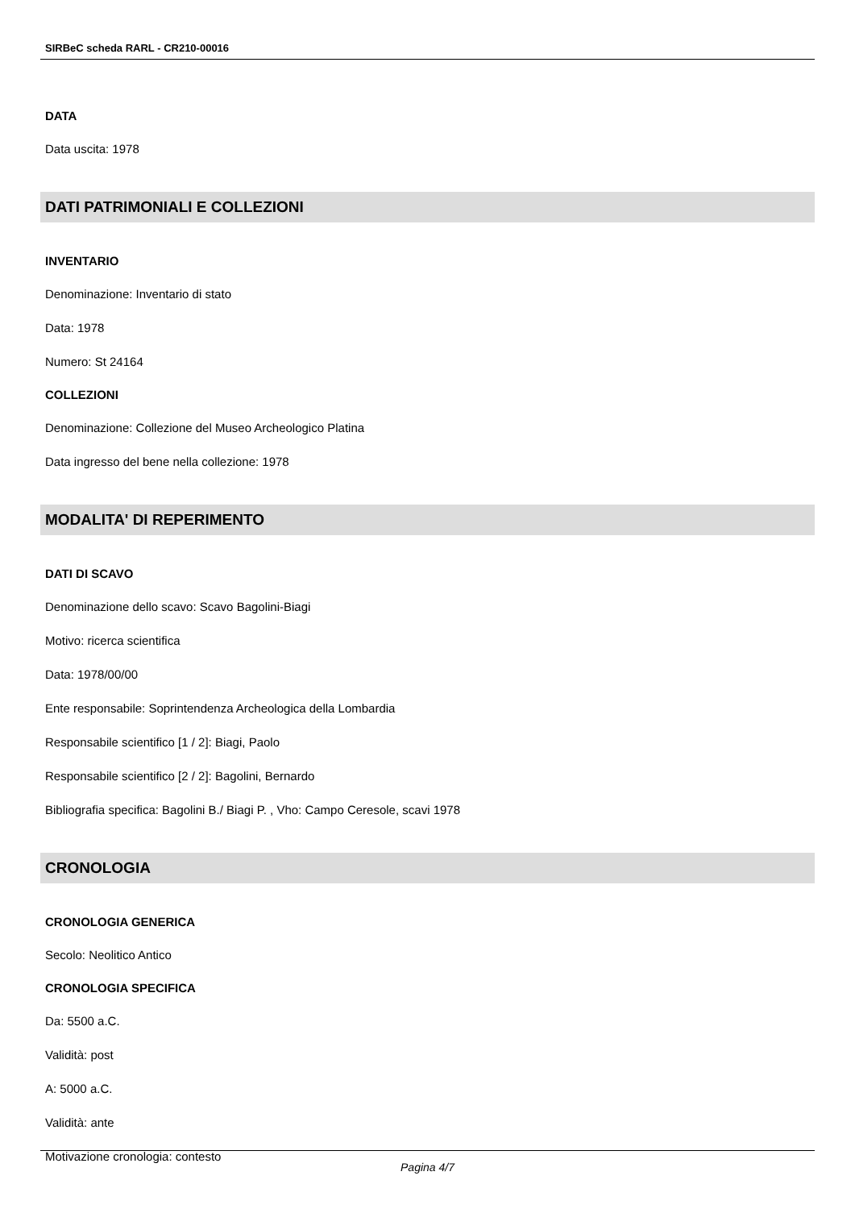SIRBeC scheda RARL - CR210-00016
DATA
Data uscita: 1978
DATI PATRIMONIALI E COLLEZIONI
INVENTARIO
Denominazione: Inventario di stato
Data: 1978
Numero: St 24164
COLLEZIONI
Denominazione: Collezione del Museo Archeologico Platina
Data ingresso del bene nella collezione: 1978
MODALITA' DI REPERIMENTO
DATI DI SCAVO
Denominazione dello scavo: Scavo Bagolini-Biagi
Motivo: ricerca scientifica
Data: 1978/00/00
Ente responsabile: Soprintendenza Archeologica della Lombardia
Responsabile scientifico [1 / 2]: Biagi, Paolo
Responsabile scientifico [2 / 2]: Bagolini, Bernardo
Bibliografia specifica: Bagolini B./ Biagi P. , Vho: Campo Ceresole, scavi 1978
CRONOLOGIA
CRONOLOGIA GENERICA
Secolo: Neolitico Antico
CRONOLOGIA SPECIFICA
Da: 5500 a.C.
Validità: post
A: 5000 a.C.
Validità: ante
Motivazione cronologia: contesto
Pagina 4/7